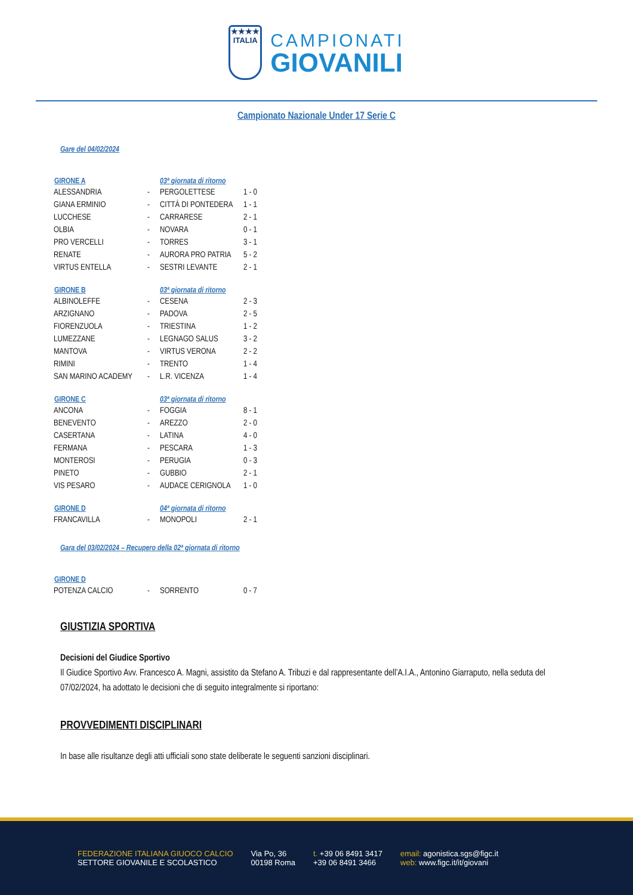★★★★
ITALIA
CAMPIONATI
GIOVANILI
Campionato Nazionale Under 17 Serie C
Gare del 04/02/2024
| GIRONE A | | 03ª giornata di ritorno | |
| --- | --- | --- | --- |
| ALESSANDRIA | - | PERGOLETTESE | 1 - 0 |
| GIANA ERMINIO | - | CITTÀ DI PONTEDERA | 1 - 1 |
| LUCCHESE | - | CARRARESE | 2 - 1 |
| OLBIA | - | NOVARA | 0 - 1 |
| PRO VERCELLI | - | TORRES | 3 - 1 |
| RENATE | - | AURORA PRO PATRIA | 5 - 2 |
| VIRTUS ENTELLA | - | SESTRI LEVANTE | 2 - 1 |
| GIRONE B | | 03ª giornata di ritorno | |
| --- | --- | --- | --- |
| ALBINOLEFFE | - | CESENA | 2 - 3 |
| ARZIGNANO | - | PADOVA | 2 - 5 |
| FIORENZUOLA | - | TRIESTINA | 1 - 2 |
| LUMEZZANE | - | LEGNAGO SALUS | 3 - 2 |
| MANTOVA | - | VIRTUS VERONA | 2 - 2 |
| RIMINI | - | TRENTO | 1 - 4 |
| SAN MARINO ACADEMY | - | L.R. VICENZA | 1 - 4 |
| GIRONE C | | 03ª giornata di ritorno | |
| --- | --- | --- | --- |
| ANCONA | - | FOGGIA | 8 - 1 |
| BENEVENTO | - | AREZZO | 2 - 0 |
| CASERTANA | - | LATINA | 4 - 0 |
| FERMANA | - | PESCARA | 1 - 3 |
| MONTEROSI | - | PERUGIA | 0 - 3 |
| PINETO | - | GUBBIO | 2 - 1 |
| VIS PESARO | - | AUDACE CERIGNOLA | 1 - 0 |
| GIRONE D | | 04ª giornata di ritorno | |
| --- | --- | --- | --- |
| FRANCAVILLA | - | MONOPOLI | 2 - 1 |
Gara del 03/02/2024 – Recupero della 02ª giornata di ritorno
| GIRONE D | | | |
| --- | --- | --- | --- |
| POTENZA CALCIO | - | SORRENTO | 0 - 7 |
GIUSTIZIA SPORTIVA
Decisioni del Giudice Sportivo
Il Giudice Sportivo Avv. Francesco A. Magni, assistito da Stefano A. Tribuzi e dal rappresentante dell’A.I.A., Antonino Giarraputo, nella seduta del 07/02/2024, ha adottato le decisioni che di seguito integralmente si riportano:
PROVVEDIMENTI DISCIPLINARI
In base alle risultanze degli atti ufficiali sono state deliberate le seguenti sanzioni disciplinari.
FEDERAZIONE ITALIANA GIUOCO CALCIO
SETTORE GIOVANILE E SCOLASTICO
Via Po, 36
00198 Roma
t. +39 06 8491 3417
+39 06 8491 3466
email: agonistica.sgs@figc.it
web: www.figc.it/it/giovani